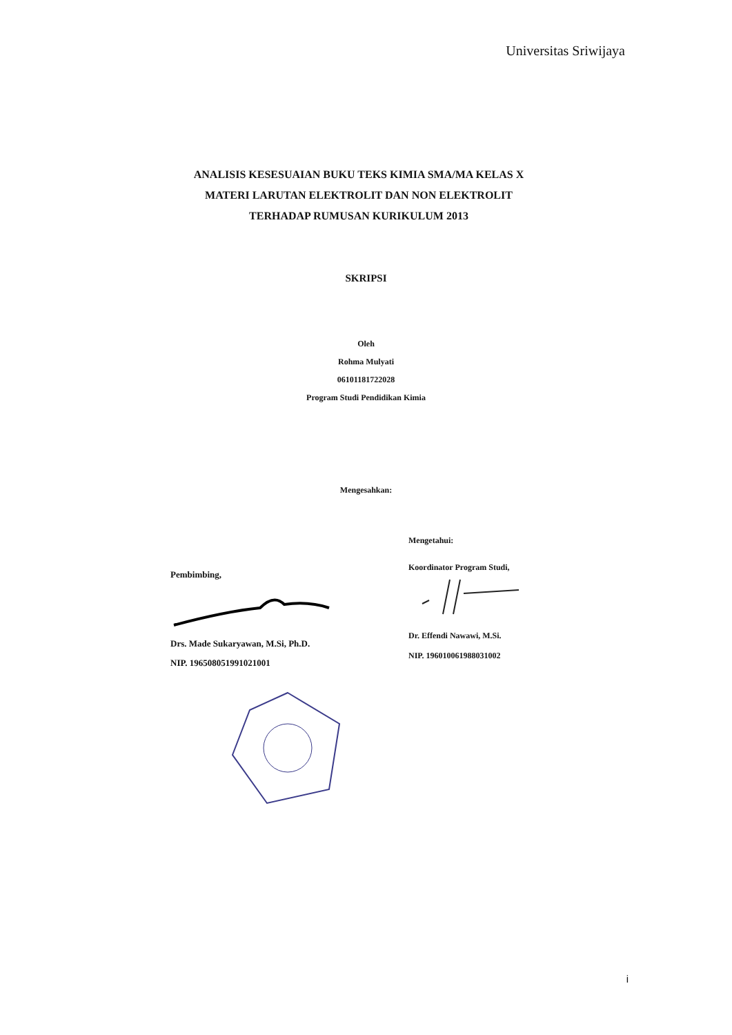Universitas Sriwijaya
ANALISIS KESESUAIAN BUKU TEKS KIMIA SMA/MA KELAS X MATERI LARUTAN ELEKTROLIT DAN NON ELEKTROLIT TERHADAP RUMUSAN KURIKULUM 2013
SKRIPSI
Oleh
Rohma Mulyati
06101181722028
Program Studi Pendidikan Kimia
Mengesahkan:
Pembimbing,
Drs. Made Sukaryawan, M.Si, Ph.D.
NIP. 196508051991021001
Mengetahui:
Koordinator Program Studi,
Dr. Effendi Nawawi, M.Si.
NIP. 196010061988031002
i